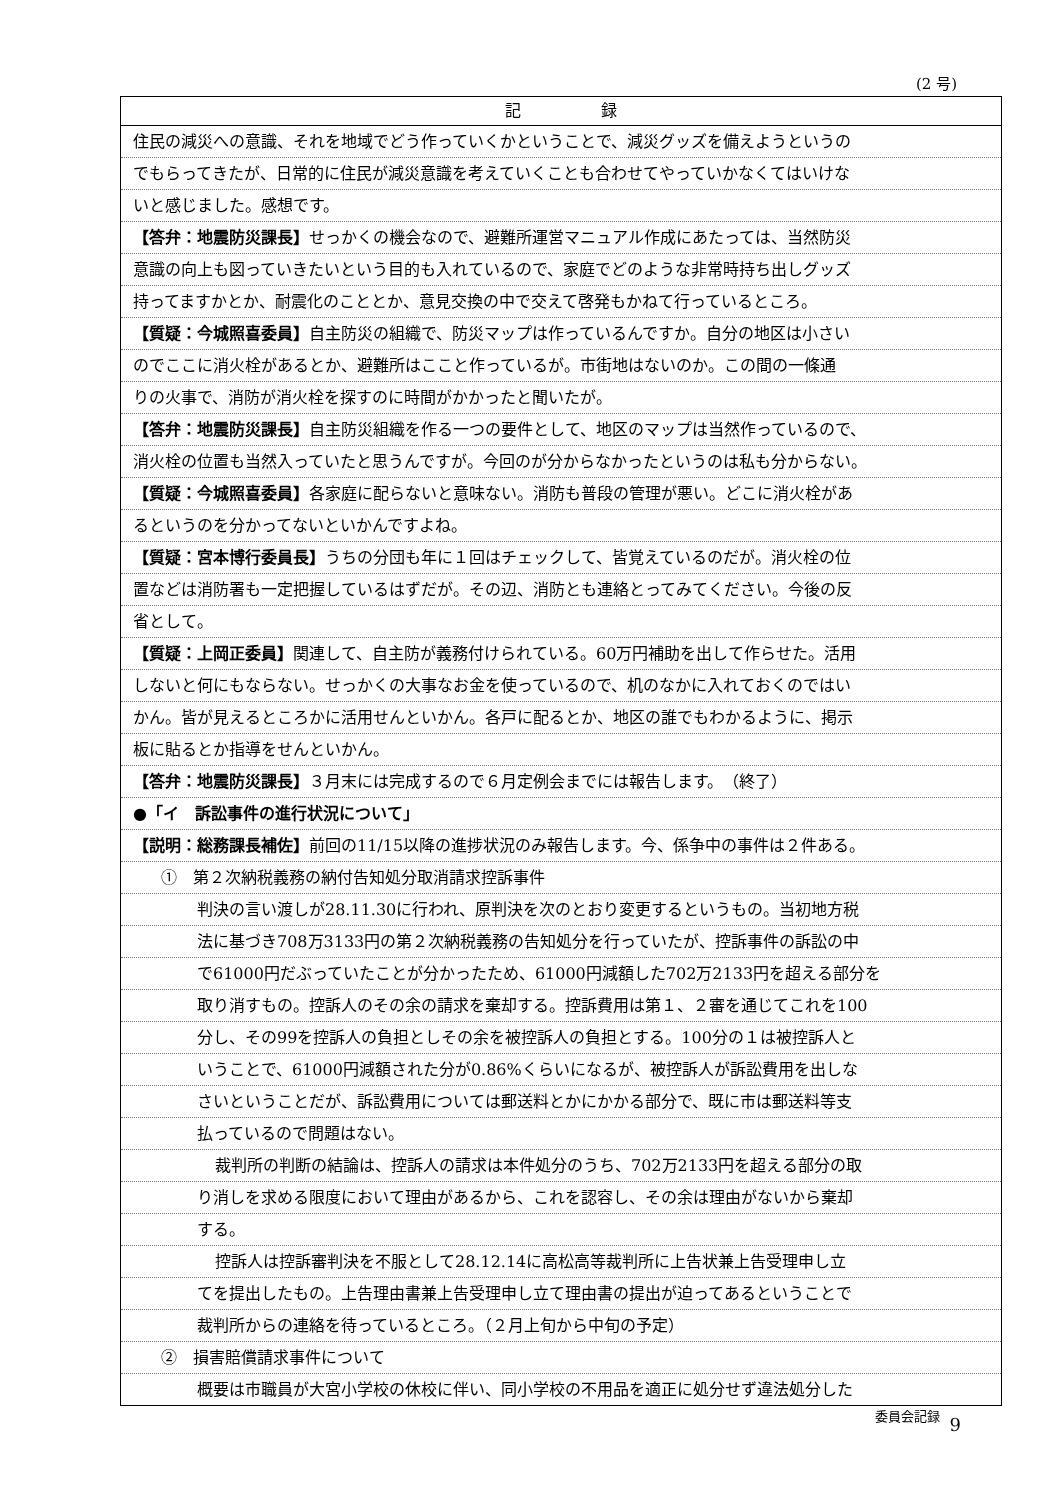(2 号)
記　　　　　録
住民の減災への意識、それを地域でどう作っていくかということで、減災グッズを備えようというの
でもらってきたが、日常的に住民が減災意識を考えていくことも合わせてやっていかなくてはいけな
いと感じました。感想です。
【答弁：地震防災課長】せっかくの機会なので、避難所運営マニュアル作成にあたっては、当然防災
意識の向上も図っていきたいという目的も入れているので、家庭でどのような非常時持ち出しグッズ
持ってますかとか、耐震化のこととか、意見交換の中で交えて啓発もかねて行っているところ。
【質疑：今城照喜委員】自主防災の組織で、防災マップは作っているんですか。自分の地区は小さい
のでここに消火栓があるとか、避難所はここと作っているが。市街地はないのか。この間の一條通
りの火事で、消防が消火栓を探すのに時間がかかったと聞いたが。
【答弁：地震防災課長】自主防災組織を作る一つの要件として、地区のマップは当然作っているので、
消火栓の位置も当然入っていたと思うんですが。今回のが分からなかったというのは私も分からない。
【質疑：今城照喜委員】各家庭に配らないと意味ない。消防も普段の管理が悪い。どこに消火栓があ
るというのを分かってないといかんですよね。
【質疑：宮本博行委員長】うちの分団も年に１回はチェックして、皆覚えているのだが。消火栓の位
置などは消防署も一定把握しているはずだが。その辺、消防とも連絡とってみてください。今後の反
省として。
【質疑：上岡正委員】関連して、自主防が義務付けられている。60万円補助を出して作らせた。活用
しないと何にもならない。せっかくの大事なお金を使っているので、机のなかに入れておくのではい
かん。皆が見えるところかに活用せんといかん。各戸に配るとか、地区の誰でもわかるように、掲示
板に貼るとか指導をせんといかん。
【答弁：地震防災課長】３月末には完成するので６月定例会までには報告します。　（終了）
●「イ　訴訟事件の進行状況について」
【説明：総務課長補佐】前回の11/15以降の進捗状況のみ報告します。今、係争中の事件は２件ある。
①　第２次納税義務の納付告知処分取消請求控訴事件
判決の言い渡しが28.11.30に行われ、原判決を次のとおり変更するというもの。当初地方税
法に基づき708万3133円の第２次納税義務の告知処分を行っていたが、控訴事件の訴訟の中
で61000円だぶっていたことが分かったため、61000円減額した702万2133円を超える部分を
取り消すもの。控訴人のその余の請求を棄却する。控訴費用は第１、２審を通じてこれを100
分し、その99を控訴人の負担としその余を被控訴人の負担とする。100分の１は被控訴人と
いうことで、61000円減額された分が0.86%くらいになるが、被控訴人が訴訟費用を出しな
さいということだが、訴訟費用については郵送料とかにかかる部分で、既に市は郵送料等支
払っているので問題はない。
裁判所の判断の結論は、控訴人の請求は本件処分のうち、702万2133円を超える部分の取
り消しを求める限度において理由があるから、これを認容し、その余は理由がないから棄却
する。
控訴人は控訴審判決を不服として28.12.14に高松高等裁判所に上告状兼上告受理申し立
てを提出したもの。上告理由書兼上告受理申し立て理由書の提出が迫ってあるということで
裁判所からの連絡を待っているところ。（２月上旬から中旬の予定）
②　損害賠償請求事件について
概要は市職員が大宮小学校の休校に伴い、同小学校の不用品を適正に処分せず違法処分した
委員会記録 9